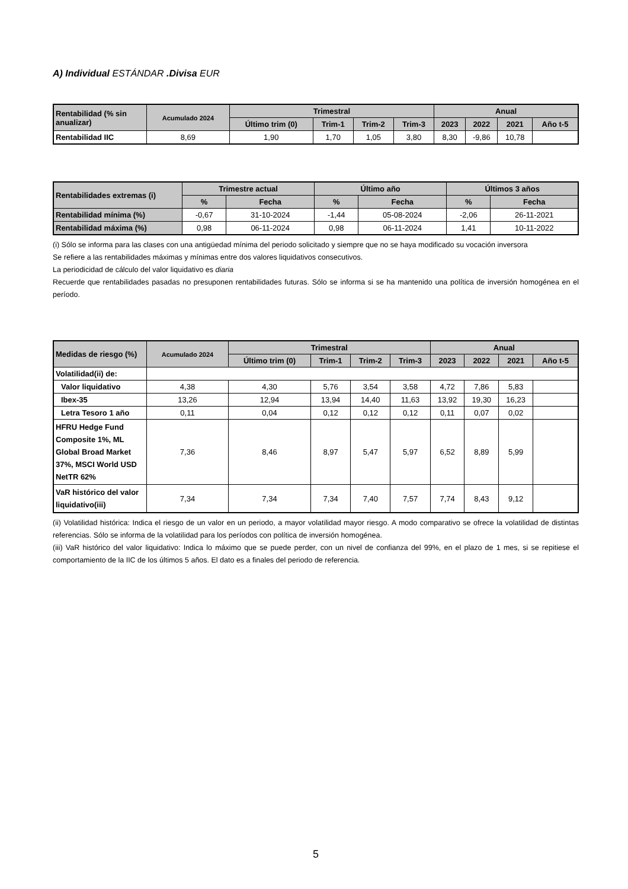A) Individual ESTÁNDAR .Divisa EUR
| Rentabilidad (% sin anualizar) | Acumulado 2024 | Trimestral | | | | Anual | | | |
| --- | --- | --- | --- | --- | --- | --- | --- | --- | --- |
| | | Último trim (0) | Trim-1 | Trim-2 | Trim-3 | 2023 | 2022 | 2021 | Año t-5 |
| Rentabilidad IIC | 8,69 | 1,90 | 1,70 | 1,05 | 3,80 | 8,30 | -9,86 | 10,78 | |
| Rentabilidades extremas (i) | Trimestre actual | | Último año | | Últimos 3 años | |
| --- | --- | --- | --- | --- | --- | --- |
| | % | Fecha | % | Fecha | % | Fecha |
| Rentabilidad mínima (%) | -0,67 | 31-10-2024 | -1,44 | 05-08-2024 | -2,06 | 26-11-2021 |
| Rentabilidad máxima (%) | 0,98 | 06-11-2024 | 0,98 | 06-11-2024 | 1,41 | 10-11-2022 |
(i) Sólo se informa para las clases con una antigüedad mínima del periodo solicitado y siempre que no se haya modificado su vocación inversora
Se refiere a las rentabilidades máximas y mínimas entre dos valores liquidativos consecutivos.
La periodicidad de cálculo del valor liquidativo es diaria
Recuerde que rentabilidades pasadas no presuponen rentabilidades futuras. Sólo se informa si se ha mantenido una política de inversión homogénea en el período.
| Medidas de riesgo (%) | Acumulado 2024 | Trimestral | | | | Anual | | | |
| --- | --- | --- | --- | --- | --- | --- | --- | --- | --- |
| | | Último trim (0) | Trim-1 | Trim-2 | Trim-3 | 2023 | 2022 | 2021 | Año t-5 |
| Volatilidad(ii) de: | | | | | | | | | |
| Valor liquidativo | 4,38 | 4,30 | 5,76 | 3,54 | 3,58 | 4,72 | 7,86 | 5,83 | |
| Ibex-35 | 13,26 | 12,94 | 13,94 | 14,40 | 11,63 | 13,92 | 19,30 | 16,23 | |
| Letra Tesoro 1 año | 0,11 | 0,04 | 0,12 | 0,12 | 0,12 | 0,11 | 0,07 | 0,02 | |
| HFRU Hedge Fund Composite 1%, ML Global Broad Market 37%, MSCI World USD NetTR 62% | 7,36 | 8,46 | 8,97 | 5,47 | 5,97 | 6,52 | 8,89 | 5,99 | |
| VaR histórico del valor liquidativo(iii) | 7,34 | 7,34 | 7,34 | 7,40 | 7,57 | 7,74 | 8,43 | 9,12 | |
(ii) Volatilidad histórica: Indica el riesgo de un valor en un periodo, a mayor volatilidad mayor riesgo. A modo comparativo se ofrece la volatilidad de distintas referencias. Sólo se informa de la volatilidad para los períodos con política de inversión homogénea.
(iii) VaR histórico del valor liquidativo: Indica lo máximo que se puede perder, con un nivel de confianza del 99%, en el plazo de 1 mes, si se repitiese el comportamiento de la IIC de los últimos 5 años. El dato es a finales del periodo de referencia.
5